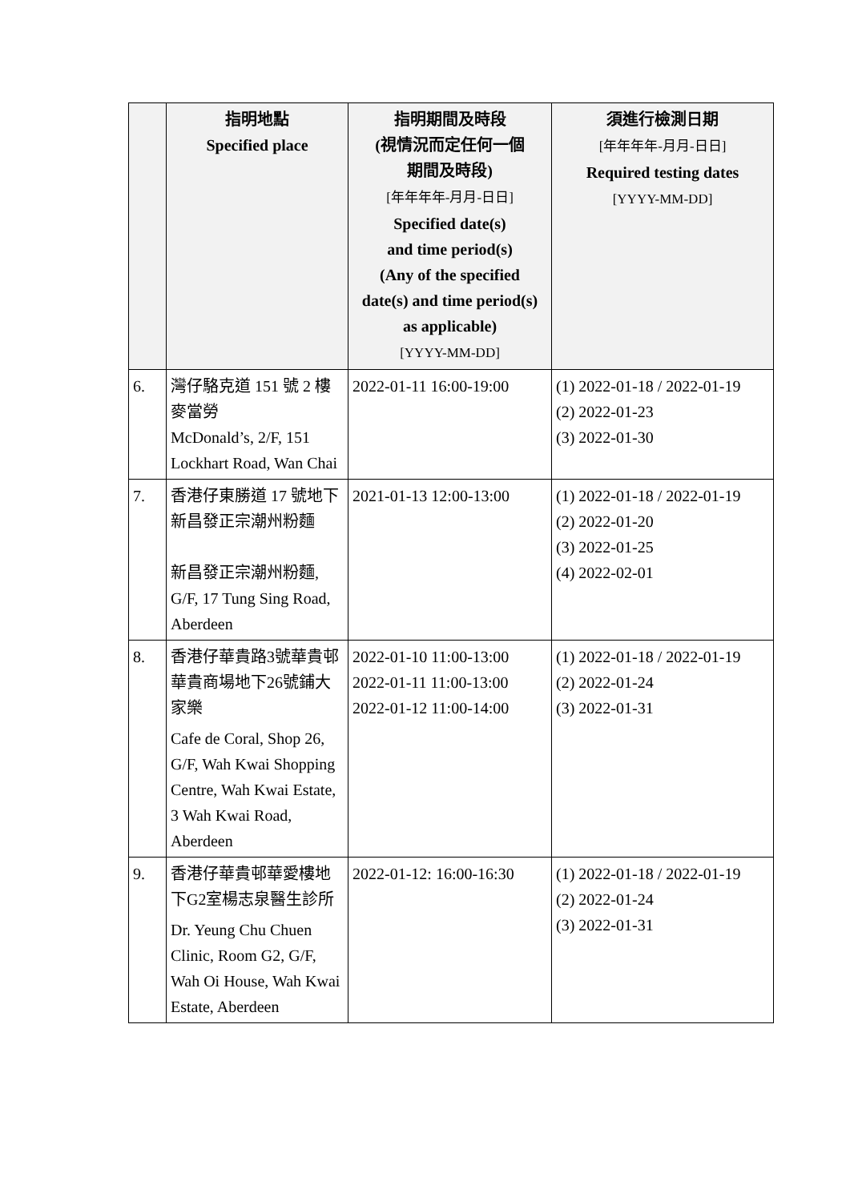| | 指明地點 Specified place | 指明期間及時段 (視情況而定任何一個 期間及時段) [年年年年-月月-日日] Specified date(s) and time period(s) (Any of the specified date(s) and time period(s) as applicable) [YYYY-MM-DD] | 須進行檢測日期 [年年年年-月月-日日] Required testing dates [YYYY-MM-DD] |
| --- | --- | --- | --- |
| 6. | 灣仔駱克道 151 號 2 樓麥當勞 McDonald’s, 2/F, 151 Lockhart Road, Wan Chai | 2022-01-11 16:00-19:00 | (1) 2022-01-18 / 2022-01-19 (2) 2022-01-23 (3) 2022-01-30 |
| 7. | 香港仔東勝道 17 號地下新昌發正宗潮州粉麵 新昌發正宗潮州粉麵, G/F, 17 Tung Sing Road, Aberdeen | 2021-01-13 12:00-13:00 | (1) 2022-01-18 / 2022-01-19 (2) 2022-01-20 (3) 2022-01-25 (4) 2022-02-01 |
| 8. | 香港仔華貴路3號華貴邨華貴商場地下26號鋪大家樂 Cafe de Coral, Shop 26, G/F, Wah Kwai Shopping Centre, Wah Kwai Estate, 3 Wah Kwai Road, Aberdeen | 2022-01-10 11:00-13:00 2022-01-11 11:00-13:00 2022-01-12 11:00-14:00 | (1) 2022-01-18 / 2022-01-19 (2) 2022-01-24 (3) 2022-01-31 |
| 9. | 香港仔華貴邨華愛樓地下G2室楊志泉醫生診所 Dr. Yeung Chu Chuen Clinic, Room G2, G/F, Wah Oi House, Wah Kwai Estate, Aberdeen | 2022-01-12: 16:00-16:30 | (1) 2022-01-18 / 2022-01-19 (2) 2022-01-24 (3) 2022-01-31 |